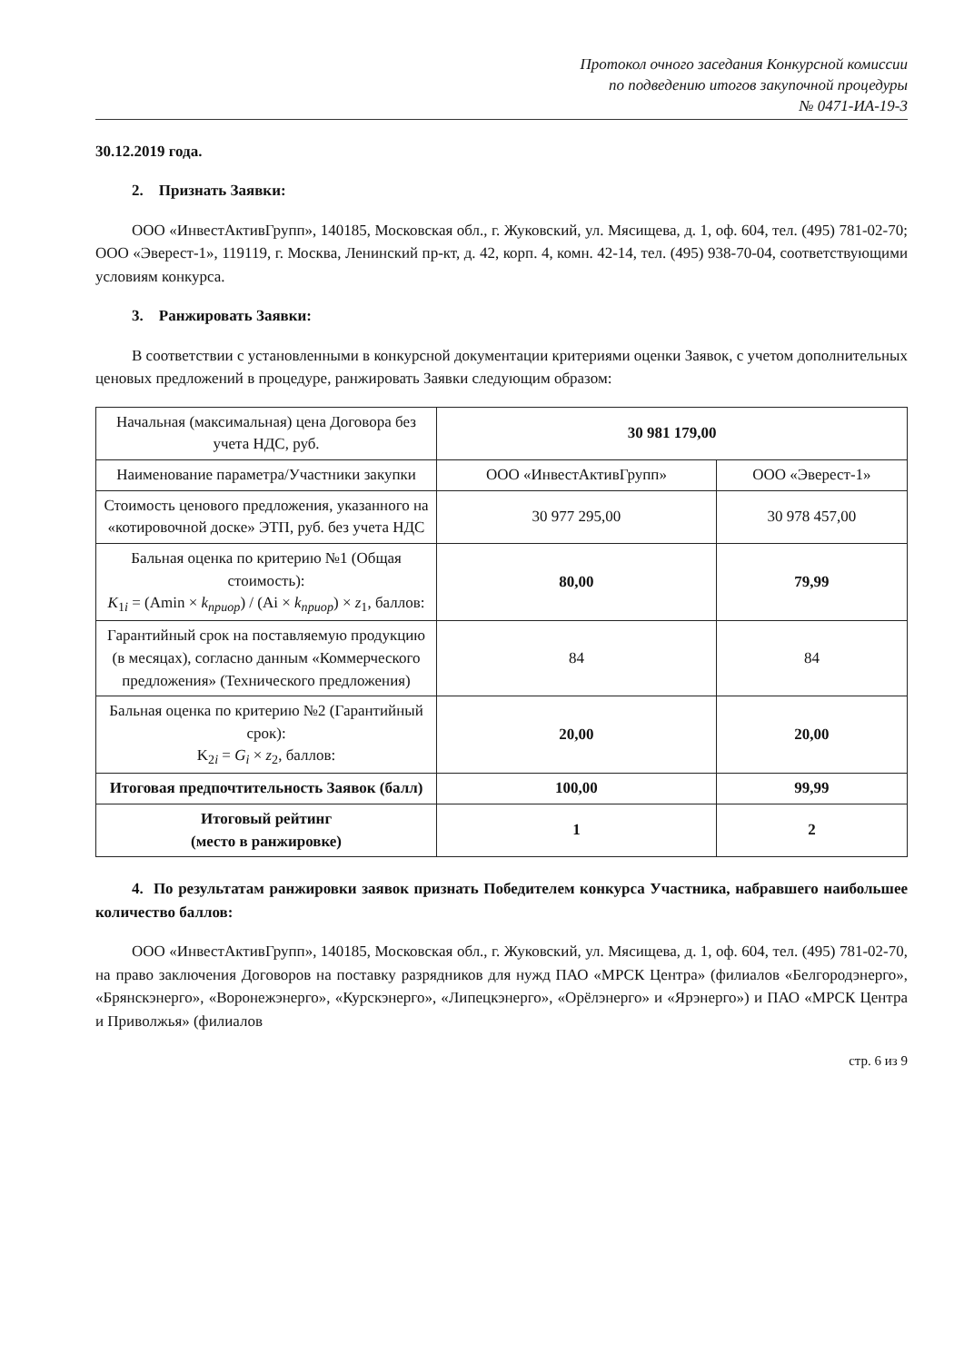Протокол очного заседания Конкурсной комиссии
по подведению итогов закупочной процедуры
№ 0471-ИА-19-3
30.12.2019 года.
2. Признать Заявки:
ООО «ИнвестАктивГрупп», 140185, Московская обл., г. Жуковский, ул. Мясищева, д. 1, оф. 604, тел. (495) 781-02-70; ООО «Эверест-1», 119119, г. Москва, Ленинский пр-кт, д. 42, корп. 4, комн. 42-14, тел. (495) 938-70-04, соответствующими условиям конкурса.
3. Ранжировать Заявки:
В соответствии с установленными в конкурсной документации критериями оценки Заявок, с учетом дополнительных ценовых предложений в процедуре, ранжировать Заявки следующим образом:
| Начальная (максимальная) цена Договора без учета НДС, руб. | 30 981 179,00 | |
| Наименование параметра/Участники закупки | ООО «ИнвестАктивГрупп» | ООО «Эверест-1» |
| Стоимость ценового предложения, указанного на «котировочной доске» ЭТП, руб. без учета НДС | 30 977 295,00 | 30 978 457,00 |
| Бальная оценка по критерию №1 (Общая стоимость): K<sub>1i</sub> = (Amin × k<sub>приор</sub>) / (Ai × k<sub>приор</sub>) × z<sub>1</sub>, баллов: | 80,00 | 79,99 |
| Гарантийный срок на поставляемую продукцию (в месяцах), согласно данным «Коммерческого предложения» (Технического предложения) | 84 | 84 |
| Бальная оценка по критерию №2 (Гарантийный срок): K<sub>2i</sub> = G<sub>i</sub> × z<sub>2</sub>, баллов: | 20,00 | 20,00 |
| Итоговая предпочтительность Заявок (балл) | 100,00 | 99,99 |
| Итоговый рейтинг (место в ранжировке) | 1 | 2 |
4. По результатам ранжировки заявок признать Победителем конкурса Участника, набравшего наибольшее количество баллов:
ООО «ИнвестАктивГрупп», 140185, Московская обл., г. Жуковский, ул. Мясищева, д. 1, оф. 604, тел. (495) 781-02-70, на право заключения Договоров на поставку разрядников для нужд ПАО «МРСК Центра» (филиалов «Белгородэнерго», «Брянскэнерго», «Воронежэнерго», «Курскэнерго», «Липецкэнерго», «Орёлэнерго» и «Ярэнерго») и ПАО «МРСК Центра и Приволжья» (филиалов
стр. 6 из 9